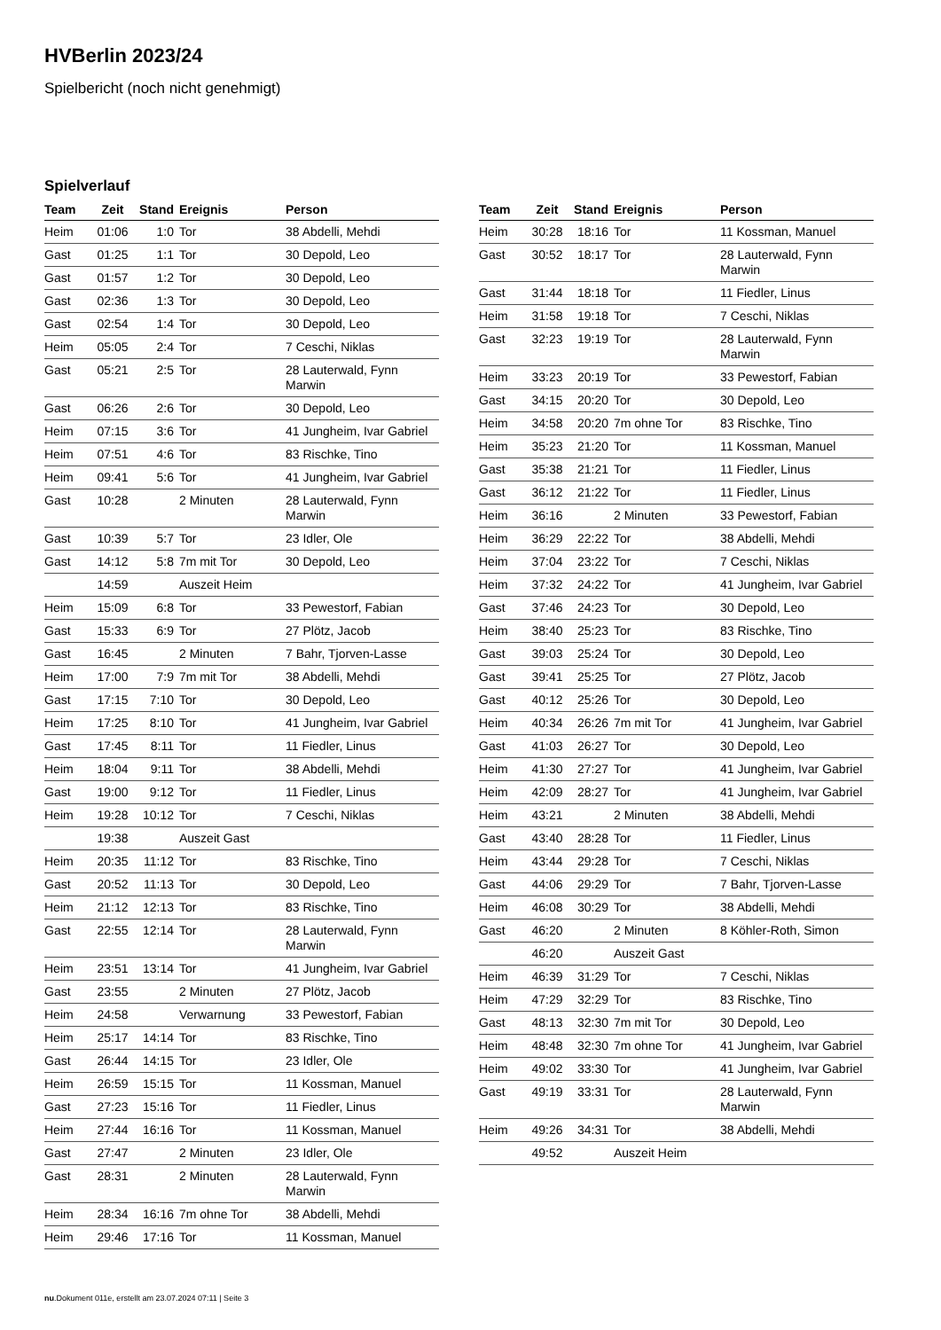HVBerlin 2023/24
Spielbericht (noch nicht genehmigt)
Spielverlauf
| Team | Zeit | Stand | Ereignis | Person |
| --- | --- | --- | --- | --- |
| Heim | 01:06 | 1:0 | Tor | 38 Abdelli, Mehdi |
| Gast | 01:25 | 1:1 | Tor | 30 Depold, Leo |
| Gast | 01:57 | 1:2 | Tor | 30 Depold, Leo |
| Gast | 02:36 | 1:3 | Tor | 30 Depold, Leo |
| Gast | 02:54 | 1:4 | Tor | 30 Depold, Leo |
| Heim | 05:05 | 2:4 | Tor | 7 Ceschi, Niklas |
| Gast | 05:21 | 2:5 | Tor | 28 Lauterwald, Fynn Marwin |
| Gast | 06:26 | 2:6 | Tor | 30 Depold, Leo |
| Heim | 07:15 | 3:6 | Tor | 41 Jungheim, Ivar Gabriel |
| Heim | 07:51 | 4:6 | Tor | 83 Rischke, Tino |
| Heim | 09:41 | 5:6 | Tor | 41 Jungheim, Ivar Gabriel |
| Gast | 10:28 | | 2 Minuten | 28 Lauterwald, Fynn Marwin |
| Gast | 10:39 | 5:7 | Tor | 23 Idler, Ole |
| Gast | 14:12 | 5:8 | 7m mit Tor | 30 Depold, Leo |
| | 14:59 | | Auszeit Heim | |
| Heim | 15:09 | 6:8 | Tor | 33 Pewestorf, Fabian |
| Gast | 15:33 | 6:9 | Tor | 27 Plötz, Jacob |
| Gast | 16:45 | | 2 Minuten | 7 Bahr, Tjorven-Lasse |
| Heim | 17:00 | 7:9 | 7m mit Tor | 38 Abdelli, Mehdi |
| Gast | 17:15 | 7:10 | Tor | 30 Depold, Leo |
| Heim | 17:25 | 8:10 | Tor | 41 Jungheim, Ivar Gabriel |
| Gast | 17:45 | 8:11 | Tor | 11 Fiedler, Linus |
| Heim | 18:04 | 9:11 | Tor | 38 Abdelli, Mehdi |
| Gast | 19:00 | 9:12 | Tor | 11 Fiedler, Linus |
| Heim | 19:28 | 10:12 | Tor | 7 Ceschi, Niklas |
| | 19:38 | | Auszeit Gast | |
| Heim | 20:35 | 11:12 | Tor | 83 Rischke, Tino |
| Gast | 20:52 | 11:13 | Tor | 30 Depold, Leo |
| Heim | 21:12 | 12:13 | Tor | 83 Rischke, Tino |
| Gast | 22:55 | 12:14 | Tor | 28 Lauterwald, Fynn Marwin |
| Heim | 23:51 | 13:14 | Tor | 41 Jungheim, Ivar Gabriel |
| Gast | 23:55 | | 2 Minuten | 27 Plötz, Jacob |
| Heim | 24:58 | | Verwarnung | 33 Pewestorf, Fabian |
| Heim | 25:17 | 14:14 | Tor | 83 Rischke, Tino |
| Gast | 26:44 | 14:15 | Tor | 23 Idler, Ole |
| Heim | 26:59 | 15:15 | Tor | 11 Kossman, Manuel |
| Gast | 27:23 | 15:16 | Tor | 11 Fiedler, Linus |
| Heim | 27:44 | 16:16 | Tor | 11 Kossman, Manuel |
| Gast | 27:47 | | 2 Minuten | 23 Idler, Ole |
| Gast | 28:31 | | 2 Minuten | 28 Lauterwald, Fynn Marwin |
| Heim | 28:34 | 16:16 | 7m ohne Tor | 38 Abdelli, Mehdi |
| Heim | 29:46 | 17:16 | Tor | 11 Kossman, Manuel |
| Team | Zeit | Stand | Ereignis | Person |
| --- | --- | --- | --- | --- |
| Heim | 30:28 | 18:16 | Tor | 11 Kossman, Manuel |
| Gast | 30:52 | 18:17 | Tor | 28 Lauterwald, Fynn Marwin |
| Gast | 31:44 | 18:18 | Tor | 11 Fiedler, Linus |
| Heim | 31:58 | 19:18 | Tor | 7 Ceschi, Niklas |
| Gast | 32:23 | 19:19 | Tor | 28 Lauterwald, Fynn Marwin |
| Heim | 33:23 | 20:19 | Tor | 33 Pewestorf, Fabian |
| Gast | 34:15 | 20:20 | Tor | 30 Depold, Leo |
| Heim | 34:58 | 20:20 | 7m ohne Tor | 83 Rischke, Tino |
| Heim | 35:23 | 21:20 | Tor | 11 Kossman, Manuel |
| Gast | 35:38 | 21:21 | Tor | 11 Fiedler, Linus |
| Gast | 36:12 | 21:22 | Tor | 11 Fiedler, Linus |
| Heim | 36:16 | | 2 Minuten | 33 Pewestorf, Fabian |
| Heim | 36:29 | 22:22 | Tor | 38 Abdelli, Mehdi |
| Heim | 37:04 | 23:22 | Tor | 7 Ceschi, Niklas |
| Heim | 37:32 | 24:22 | Tor | 41 Jungheim, Ivar Gabriel |
| Gast | 37:46 | 24:23 | Tor | 30 Depold, Leo |
| Heim | 38:40 | 25:23 | Tor | 83 Rischke, Tino |
| Gast | 39:03 | 25:24 | Tor | 30 Depold, Leo |
| Gast | 39:41 | 25:25 | Tor | 27 Plötz, Jacob |
| Gast | 40:12 | 25:26 | Tor | 30 Depold, Leo |
| Heim | 40:34 | 26:26 | 7m mit Tor | 41 Jungheim, Ivar Gabriel |
| Gast | 41:03 | 26:27 | Tor | 30 Depold, Leo |
| Heim | 41:30 | 27:27 | Tor | 41 Jungheim, Ivar Gabriel |
| Heim | 42:09 | 28:27 | Tor | 41 Jungheim, Ivar Gabriel |
| Heim | 43:21 | | 2 Minuten | 38 Abdelli, Mehdi |
| Gast | 43:40 | 28:28 | Tor | 11 Fiedler, Linus |
| Heim | 43:44 | 29:28 | Tor | 7 Ceschi, Niklas |
| Gast | 44:06 | 29:29 | Tor | 7 Bahr, Tjorven-Lasse |
| Heim | 46:08 | 30:29 | Tor | 38 Abdelli, Mehdi |
| Gast | 46:20 | | 2 Minuten | 8 Köhler-Roth, Simon |
| | 46:20 | | Auszeit Gast | |
| Heim | 46:39 | 31:29 | Tor | 7 Ceschi, Niklas |
| Heim | 47:29 | 32:29 | Tor | 83 Rischke, Tino |
| Gast | 48:13 | 32:30 | 7m mit Tor | 30 Depold, Leo |
| Heim | 48:48 | 32:30 | 7m ohne Tor | 41 Jungheim, Ivar Gabriel |
| Heim | 49:02 | 33:30 | Tor | 41 Jungheim, Ivar Gabriel |
| Gast | 49:19 | 33:31 | Tor | 28 Lauterwald, Fynn Marwin |
| Heim | 49:26 | 34:31 | Tor | 38 Abdelli, Mehdi |
| | 49:52 | | Auszeit Heim | |
nu.Dokument 011e, erstellt am 23.07.2024 07:11 | Seite 3